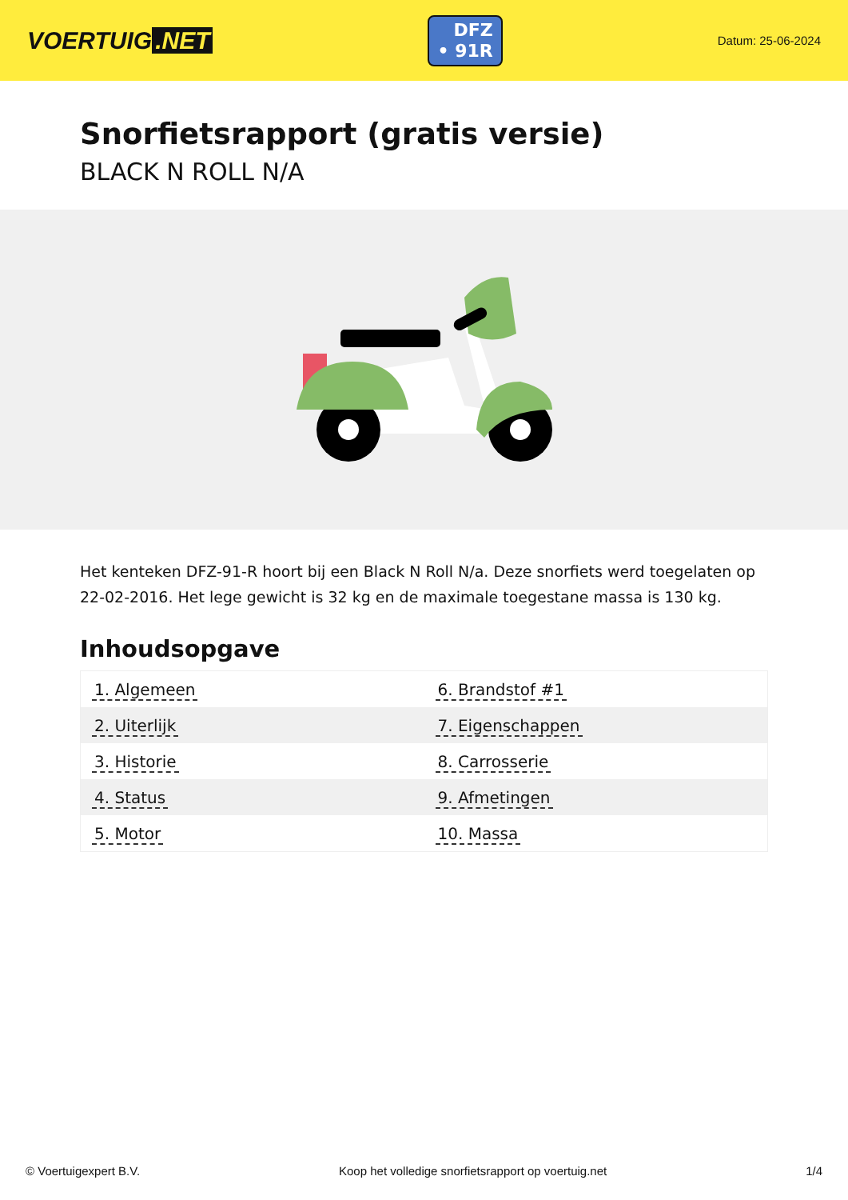VOERTUIG.NET
DFZ
• 91R
Datum: 25-06-2024
Snorfietsrapport (gratis versie)
BLACK N ROLL N/A
Het kenteken DFZ-91-R hoort bij een Black N Roll N/a. Deze snorfiets werd toegelaten op 22-02-2016. Het lege gewicht is 32 kg en de maximale toegestane massa is 130 kg.
Inhoudsopgave
| 1. Algemeen | 6. Brandstof #1 |
| 2. Uiterlijk | 7. Eigenschappen |
| 3. Historie | 8. Carrosserie |
| 4. Status | 9. Afmetingen |
| 5. Motor | 10. Massa |
© Voertuigexpert B.V. Koop het volledige snorfietsrapport op voertuig.net
1/4